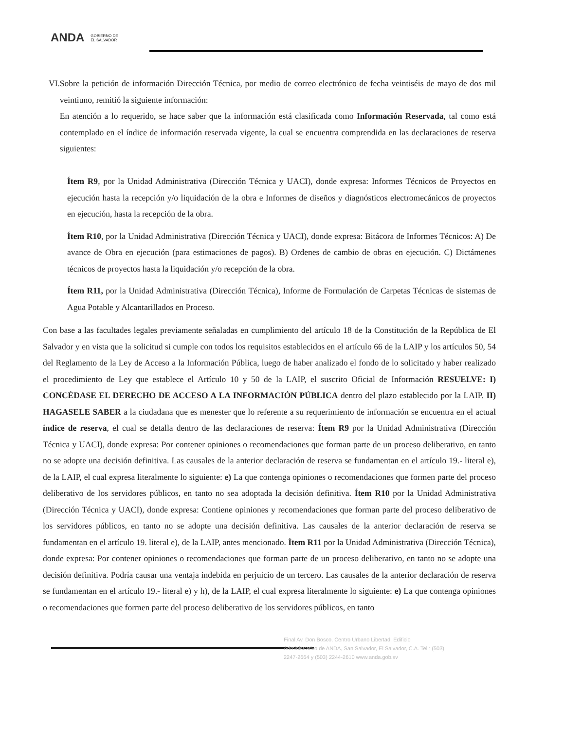ANDA GOBIERNO DE
EL SALVADOR
VI. Sobre la petición de información Dirección Técnica, por medio de correo electrónico de fecha veintiséis de mayo de dos mil veintiuno, remitió la siguiente información:
En atención a lo requerido, se hace saber que la información está clasificada como Información Reservada, tal como está contemplado en el índice de información reservada vigente, la cual se encuentra comprendida en las declaraciones de reserva siguientes:
Ítem R9, por la Unidad Administrativa (Dirección Técnica y UACI), donde expresa: Informes Técnicos de Proyectos en ejecución hasta la recepción y/o liquidación de la obra e Informes de diseños y diagnósticos electromecánicos de proyectos en ejecución, hasta la recepción de la obra.
Ítem R10, por la Unidad Administrativa (Dirección Técnica y UACI), donde expresa: Bitácora de Informes Técnicos: A) De avance de Obra en ejecución (para estimaciones de pagos). B) Ordenes de cambio de obras en ejecución. C) Dictámenes técnicos de proyectos hasta la liquidación y/o recepción de la obra.
Ítem R11, por la Unidad Administrativa (Dirección Técnica), Informe de Formulación de Carpetas Técnicas de sistemas de Agua Potable y Alcantarillados en Proceso.
Con base a las facultades legales previamente señaladas en cumplimiento del artículo 18 de la Constitución de la República de El Salvador y en vista que la solicitud si cumple con todos los requisitos establecidos en el artículo 66 de la LAIP y los artículos 50, 54 del Reglamento de la Ley de Acceso a la Información Pública, luego de haber analizado el fondo de lo solicitado y haber realizado el procedimiento de Ley que establece el Artículo 10 y 50 de la LAIP, el suscrito Oficial de Información RESUELVE: I) CONCÉDASE EL DERECHO DE ACCESO A LA INFORMACIÓN PÚBLICA dentro del plazo establecido por la LAIP. II) HAGASELE SABER a la ciudadana que es menester que lo referente a su requerimiento de información se encuentra en el actual índice de reserva, el cual se detalla dentro de las declaraciones de reserva: Ítem R9 por la Unidad Administrativa (Dirección Técnica y UACI), donde expresa: Por contener opiniones o recomendaciones que forman parte de un proceso deliberativo, en tanto no se adopte una decisión definitiva. Las causales de la anterior declaración de reserva se fundamentan en el artículo 19.- literal e), de la LAIP, el cual expresa literalmente lo siguiente: e) La que contenga opiniones o recomendaciones que formen parte del proceso deliberativo de los servidores públicos, en tanto no sea adoptada la decisión definitiva. Ítem R10 por la Unidad Administrativa (Dirección Técnica y UACI), donde expresa: Contiene opiniones y recomendaciones que forman parte del proceso deliberativo de los servidores públicos, en tanto no se adopte una decisión definitiva. Las causales de la anterior declaración de reserva se fundamentan en el artículo 19. literal e), de la LAIP, antes mencionado. Ítem R11 por la Unidad Administrativa (Dirección Técnica), donde expresa: Por contener opiniones o recomendaciones que forman parte de un proceso deliberativo, en tanto no se adopte una decisión definitiva. Podría causar una ventaja indebida en perjuicio de un tercero. Las causales de la anterior declaración de reserva se fundamentan en el artículo 19.- literal e) y h), de la LAIP, el cual expresa literalmente lo siguiente: e) La que contenga opiniones o recomendaciones que formen parte del proceso deliberativo de los servidores públicos, en tanto
Final Av. Don Bosco, Centro Urbano Libertad, Edificio Administrativo de ANDA, San Salvador, El Salvador, C.A. Tel.: (503) 2247-2664 y (503) 2244-2610 www.anda.gob.sv